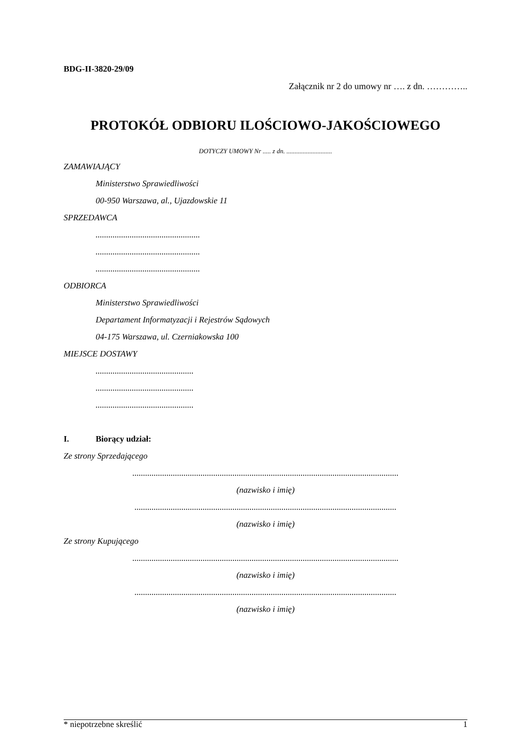BDG-II-3820-29/09
Załącznik nr 2 do umowy nr …. z dn. …………..
PROTOKÓŁ ODBIORU ILOŚCIOWO-JAKOŚCIOWEGO
DOTYCZY UMOWY Nr ..... z dn. ............................
ZAMAWIAJĄCY
Ministerstwo Sprawiedliwości
00-950 Warszawa, al., Ujazdowskie 11
SPRZEDAWCA
.................................................
.................................................
.................................................
ODBIORCA
Ministerstwo Sprawiedliwości
Departament Informatyzacji i Rejestrów Sądowych
04-175 Warszawa, ul. Czerniakowska 100
MIEJSCE DOSTAWY
..............................................
..............................................
..............................................
I. Biorący udział:
Ze strony Sprzedającego
.............................................................................................................................
(nazwisko i imię)
...........................................................................................................................
(nazwisko i imię)
Ze strony Kupującego
.............................................................................................................................
(nazwisko i imię)
...........................................................................................................................
(nazwisko i imię)
* niepotrzebne skreślić 1